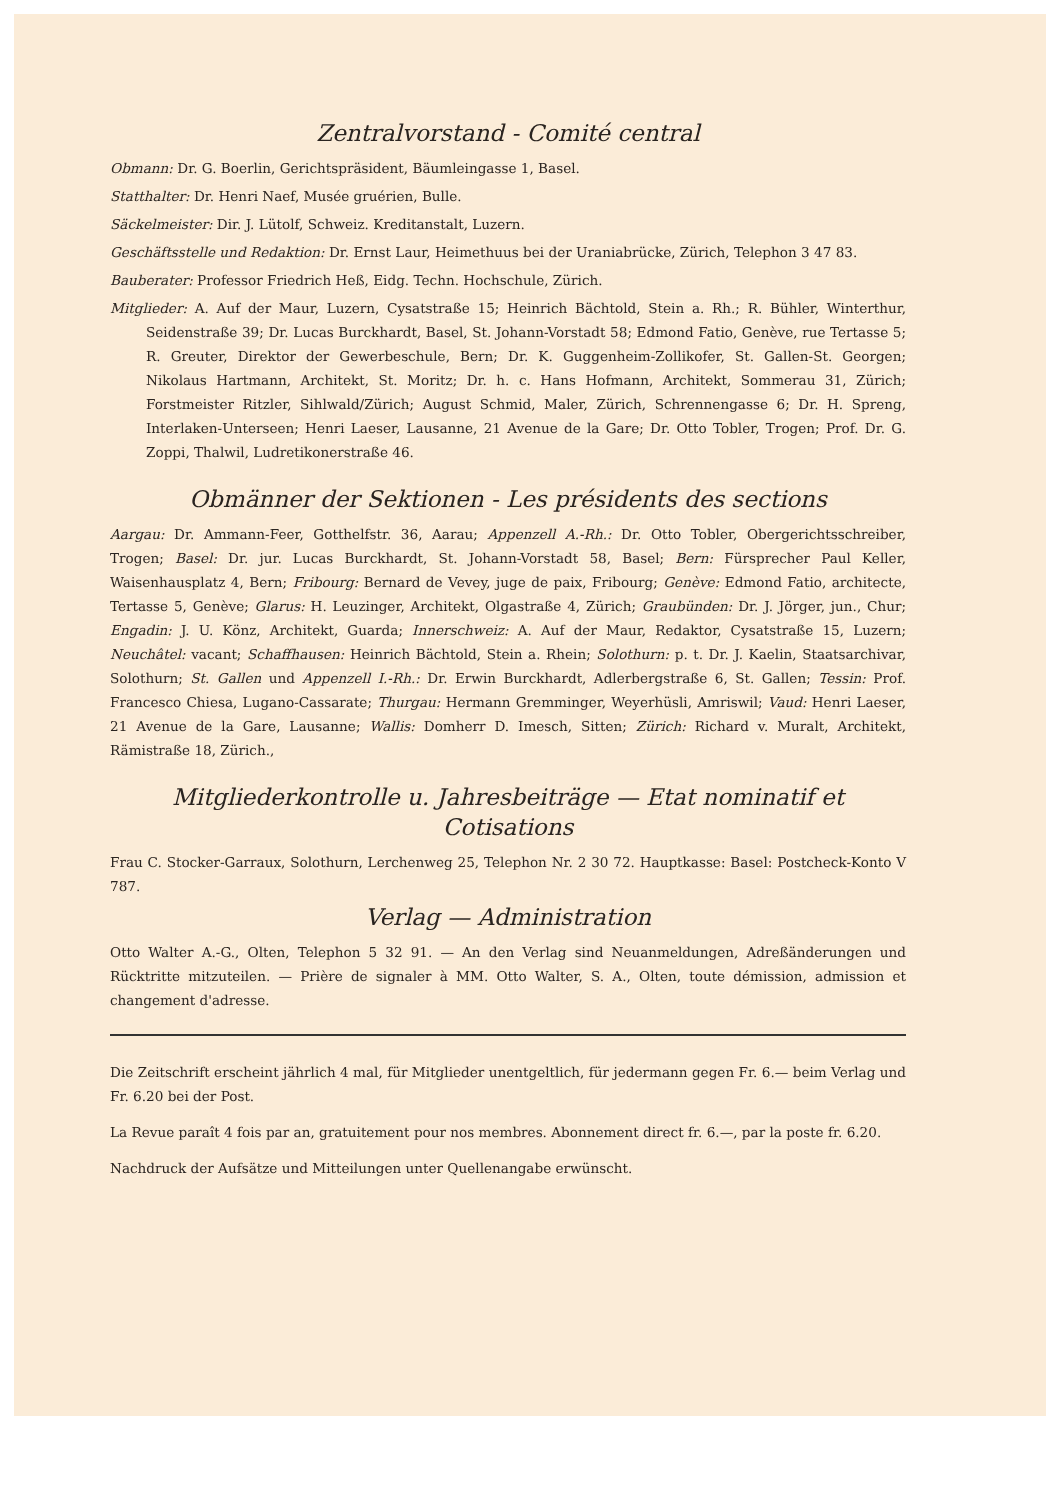Zentralvorstand - Comité central
Obmann: Dr. G. Boerlin, Gerichtspräsident, Bäumleingasse 1, Basel.
Statthalter: Dr. Henri Naef, Musée gruérien, Bulle.
Säckelmeister: Dir. J. Lütolf, Schweiz. Kreditanstalt, Luzern.
Geschäftsstelle und Redaktion: Dr. Ernst Laur, Heimethuus bei der Uraniabrücke, Zürich, Telephon 3 47 83.
Bauberater: Professor Friedrich Heß, Eidg. Techn. Hochschule, Zürich.
Mitglieder: A. Auf der Maur, Luzern, Cysatstraße 15; Heinrich Bächtold, Stein a. Rh.; R. Bühler, Winterthur, Seidenstraße 39; Dr. Lucas Burckhardt, Basel, St. Johann-Vorstadt 58; Edmond Fatio, Genève, rue Tertasse 5; R. Greuter, Direktor der Gewerbeschule, Bern; Dr. K. Guggenheim-Zollikofer, St. Gallen-St. Georgen; Nikolaus Hartmann, Architekt, St. Moritz; Dr. h. c. Hans Hofmann, Architekt, Sommerau 31, Zürich; Forstmeister Ritzler, Sihlwald/Zürich; August Schmid, Maler, Zürich, Schrennengasse 6; Dr. H. Spreng, Interlaken-Unterseen; Henri Laeser, Lausanne, 21 Avenue de la Gare; Dr. Otto Tobler, Trogen; Prof. Dr. G. Zoppi, Thalwil, Ludretikonerstraße 46.
Obmänner der Sektionen - Les présidents des sections
Aargau: Dr. Ammann-Feer, Gotthelfstr. 36, Aarau; Appenzell A.-Rh.: Dr. Otto Tobler, Obergerichtsschreiber, Trogen; Basel: Dr. jur. Lucas Burckhardt, St. Johann-Vorstadt 58, Basel; Bern: Fürsprecher Paul Keller, Waisenhausplatz 4, Bern; Fribourg: Bernard de Vevey, juge de paix, Fribourg; Genève: Edmond Fatio, architecte, Tertasse 5, Genève; Glarus: H. Leuzinger, Architekt, Olgastraße 4, Zürich; Graubünden: Dr. J. Jörger, jun., Chur; Engadin: J. U. Könz, Architekt, Guarda; Innerschweiz: A. Auf der Maur, Redaktor, Cysatstraße 15, Luzern; Neuchâtel: vacant; Schaffhausen: Heinrich Bächtold, Stein a. Rhein; Solothurn: p. t. Dr. J. Kaelin, Staatsarchivar, Solothurn; St. Gallen und Appenzell I.-Rh.: Dr. Erwin Burckhardt, Adlerbergstraße 6, St. Gallen; Tessin: Prof. Francesco Chiesa, Lugano-Cassarate; Thurgau: Hermann Gremminger, Weyerhüsli, Amriswil; Vaud: Henri Laeser, 21 Avenue de la Gare, Lausanne; Wallis: Domherr D. Imesch, Sitten; Zürich: Richard v. Muralt, Architekt, Rämistraße 18, Zürich.,
Mitgliederkontrolle u. Jahresbeiträge — Etat nominatif et Cotisations
Frau C. Stocker-Garraux, Solothurn, Lerchenweg 25, Telephon Nr. 2 30 72. Hauptkasse: Basel: Postcheck-Konto V 787.
Verlag — Administration
Otto Walter A.-G., Olten, Telephon 5 32 91. — An den Verlag sind Neuanmeldungen, Adreßänderungen und Rücktritte mitzuteilen. — Prière de signaler à MM. Otto Walter, S. A., Olten, toute démission, admission et changement d'adresse.
Die Zeitschrift erscheint jährlich 4 mal, für Mitglieder unentgeltlich, für jedermann gegen Fr. 6.— beim Verlag und Fr. 6.20 bei der Post.
La Revue paraît 4 fois par an, gratuitement pour nos membres. Abonnement direct fr. 6.—, par la poste fr. 6.20.
Nachdruck der Aufsätze und Mitteilungen unter Quellenangabe erwünscht.